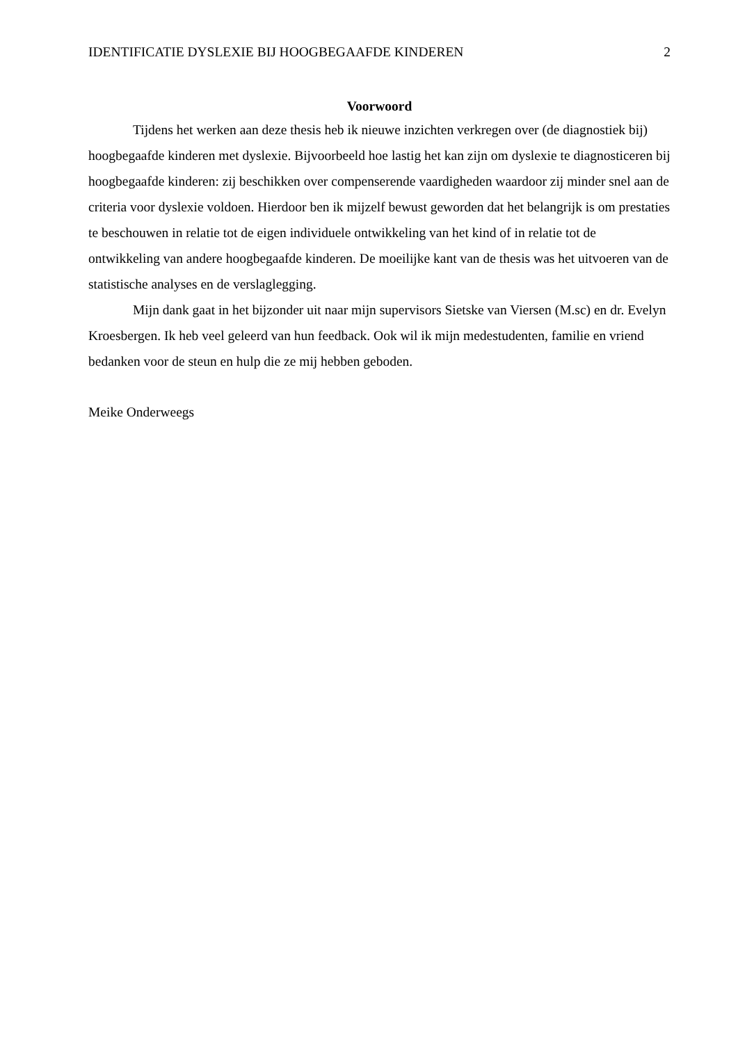IDENTIFICATIE DYSLEXIE BIJ HOOGBEGAAFDE KINDEREN 2
Voorwoord
Tijdens het werken aan deze thesis heb ik nieuwe inzichten verkregen over (de diagnostiek bij) hoogbegaafde kinderen met dyslexie. Bijvoorbeeld hoe lastig het kan zijn om dyslexie te diagnosticeren bij hoogbegaafde kinderen: zij beschikken over compenserende vaardigheden waardoor zij minder snel aan de criteria voor dyslexie voldoen. Hierdoor ben ik mijzelf bewust geworden dat het belangrijk is om prestaties te beschouwen in relatie tot de eigen individuele ontwikkeling van het kind of in relatie tot de ontwikkeling van andere hoogbegaafde kinderen. De moeilijke kant van de thesis was het uitvoeren van de statistische analyses en de verslaglegging.
Mijn dank gaat in het bijzonder uit naar mijn supervisors Sietske van Viersen (M.sc) en dr. Evelyn Kroesbergen. Ik heb veel geleerd van hun feedback. Ook wil ik mijn medestudenten, familie en vriend bedanken voor de steun en hulp die ze mij hebben geboden.
Meike Onderweegs